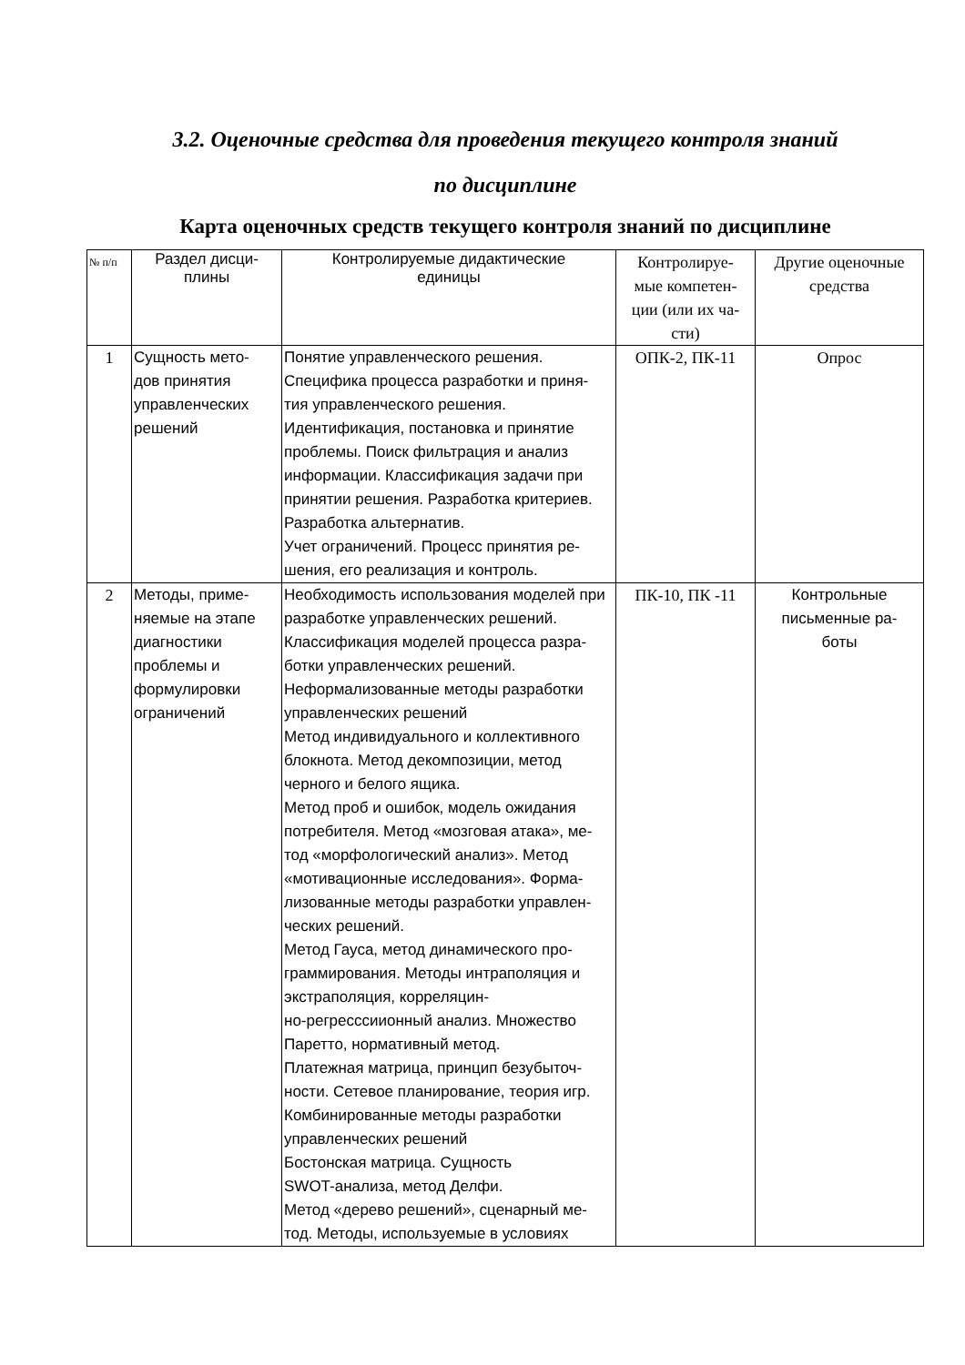3.2. Оценочные средства для проведения текущего контроля знаний
по дисциплине
Карта оценочных средств текущего контроля знаний по дисциплине
| № п/п | Раздел дисци- плины | Контролируемые дидактические единицы | Контролируе- мые компетен- ции (или их ча- сти) | Другие оценочные средства |
| 1 | Сущность мето- дов принятия управленческих решений | Понятие управленческого решения. Специфика процесса разработки и приня- тия управленческого решения. Идентификация, постановка и принятие проблемы. Поиск фильтрация и анализ информации. Классификация задачи при принятии решения. Разработка критериев. Разработка альтернатив. Учет ограничений. Процесс принятия ре- шения, его реализация и контроль. | ОПК-2, ПК-11 | Опрос |
| 2 | Методы, приме- няемые на этапе диагностики проблемы и формулировки ограничений | Необходимость использования моделей при разработке управленческих решений. Классификация моделей процесса разра- ботки управленческих решений. Неформализованные методы разработки управленческих решений Метод индивидуального и коллективного блокнота. Метод декомпозиции, метод черного и белого ящика. Метод проб и ошибок, модель ожидания потребителя. Метод «мозговая атака», ме- тод «морфологический анализ». Метод «мотивационные исследования». Форма- лизованные методы разработки управлен- ческих решений. Метод Гауса, метод динамического про- граммирования. Методы интраполяция и экстраполяция, корреляцин- но-регресссиионный анализ. Множество Паретто, нормативный метод. Платежная матрица, принцип безубыточ- ности. Сетевое планирование, теория игр. Комбинированные методы разработки управленческих решений Бостонская матрица. Сущность SWOT-анализа, метод Делфи. Метод «дерево решений», сценарный ме- тод. Методы, используемые в условиях | ПК-10, ПК -11 | Контрольные письменные ра- боты |